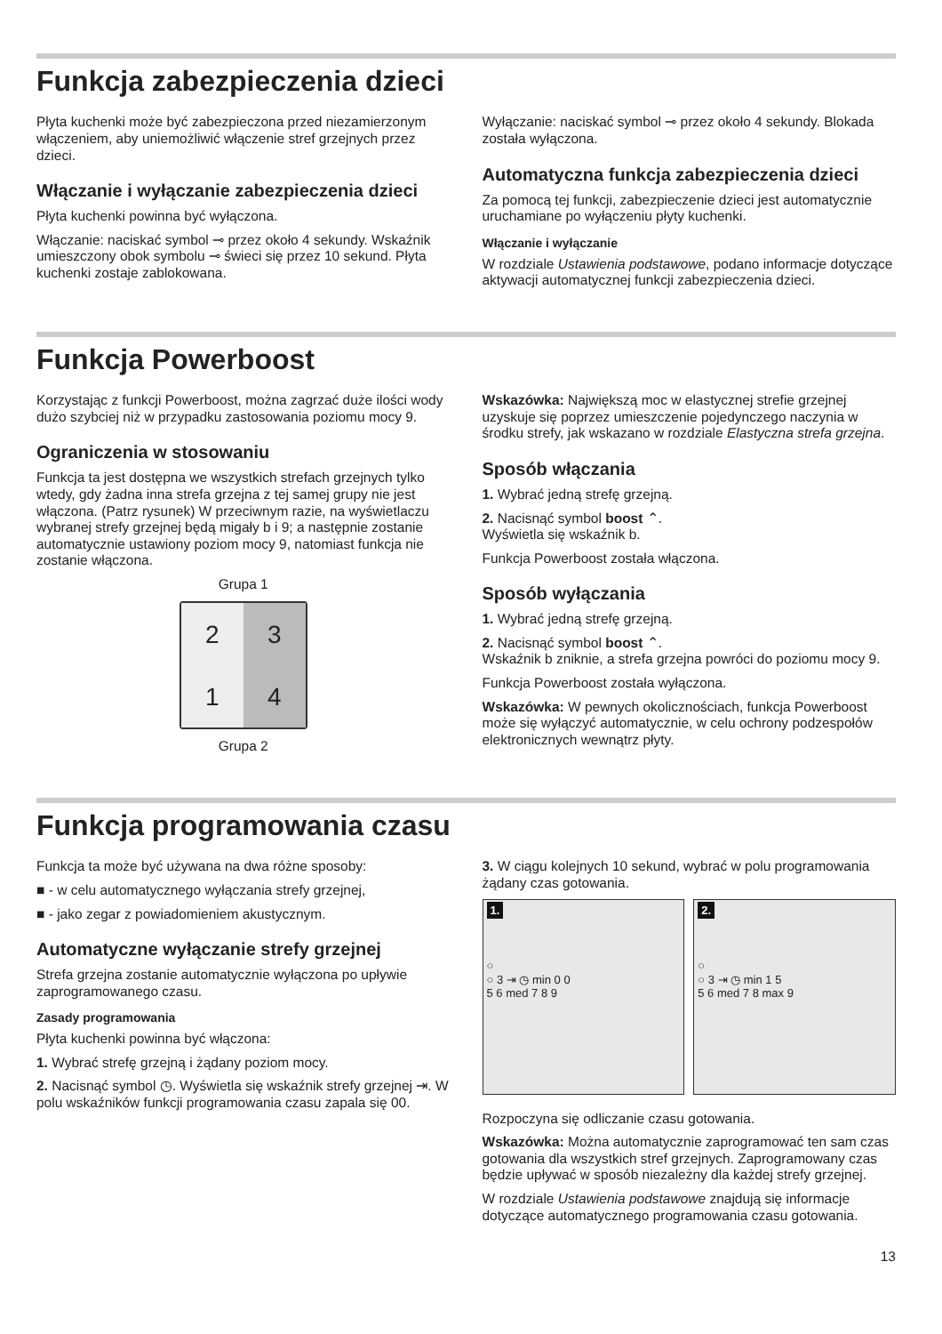Funkcja zabezpieczenia dzieci
Płyta kuchenki może być zabezpieczona przed niezamierzonym włączeniem, aby uniemożliwić włączenie stref grzejnych przez dzieci.
Włączanie i wyłączanie zabezpieczenia dzieci
Płyta kuchenki powinna być wyłączona.
Włączanie: naciskać symbol ⊸ przez około 4 sekundy. Wskaźnik umieszczony obok symbolu ⊸ świeci się przez 10 sekund. Płyta kuchenki zostaje zablokowana.
Wyłączanie: naciskać symbol ⊸ przez około 4 sekundy. Blokada została wyłączona.
Automatyczna funkcja zabezpieczenia dzieci
Za pomocą tej funkcji, zabezpieczenie dzieci jest automatycznie uruchamiane po wyłączeniu płyty kuchenki.
Włączanie i wyłączanie
W rozdziale Ustawienia podstawowe, podano informacje dotyczące aktywacji automatycznej funkcji zabezpieczenia dzieci.
Funkcja Powerboost
Korzystając z funkcji Powerboost, można zagrzać duże ilości wody dużo szybciej niż w przypadku zastosowania poziomu mocy 9.
Ograniczenia w stosowaniu
Funkcja ta jest dostępna we wszystkich strefach grzejnych tylko wtedy, gdy żadna inna strefa grzejna z tej samej grupy nie jest włączona. (Patrz rysunek) W przeciwnym razie, na wyświetlaczu wybranej strefy grzejnej będą migały b i 9; a następnie zostanie automatycznie ustawiony poziom mocy 9, natomiast funkcja nie zostanie włączona.
Grupa 1
2
1
3
4
Grupa 2
Wskazówka: Największą moc w elastycznej strefie grzejnej uzyskuje się poprzez umieszczenie pojedynczego naczynia w środku strefy, jak wskazano w rozdziale Elastyczna strefa grzejna.
Sposób włączania
1. Wybrać jedną strefę grzejną.
2. Nacisnąć symbol boost ⌃.
Wyświetla się wskaźnik b.
Funkcja Powerboost została włączona.
Sposób wyłączania
1. Wybrać jedną strefę grzejną.
2. Nacisnąć symbol boost ⌃.
Wskaźnik b zniknie, a strefa grzejna powróci do poziomu mocy 9.
Funkcja Powerboost została wyłączona.
Wskazówka: W pewnych okolicznościach, funkcja Powerboost może się wyłączyć automatycznie, w celu ochrony podzespołów elektronicznych wewnątrz płyty.
Funkcja programowania czasu
Funkcja ta może być używana na dwa różne sposoby:
■ - w celu automatycznego wyłączania strefy grzejnej,
■ - jako zegar z powiadomieniem akustycznym.
Automatyczne wyłączanie strefy grzejnej
Strefa grzejna zostanie automatycznie wyłączona po upływie zaprogramowanego czasu.
Zasady programowania
Płyta kuchenki powinna być włączona:
1. Wybrać strefę grzejną i żądany poziom mocy.
2. Nacisnąć symbol ◷. Wyświetla się wskaźnik strefy grzejnej ⇥. W polu wskaźników funkcji programowania czasu zapala się 00.
3. W ciągu kolejnych 10 sekund, wybrać w polu programowania żądany czas gotowania.
1.
○
○ 3 ⇥ ◷ min 0 0
5 6 med 7 8 9
2.
○
○ 3 ⇥ ◷ min 1 5
5 6 med 7 8 max 9
Rozpoczyna się odliczanie czasu gotowania.
Wskazówka: Można automatycznie zaprogramować ten sam czas gotowania dla wszystkich stref grzejnych. Zaprogramowany czas będzie upływać w sposób niezależny dla każdej strefy grzejnej.
W rozdziale Ustawienia podstawowe znajdują się informacje dotyczące automatycznego programowania czasu gotowania.
13